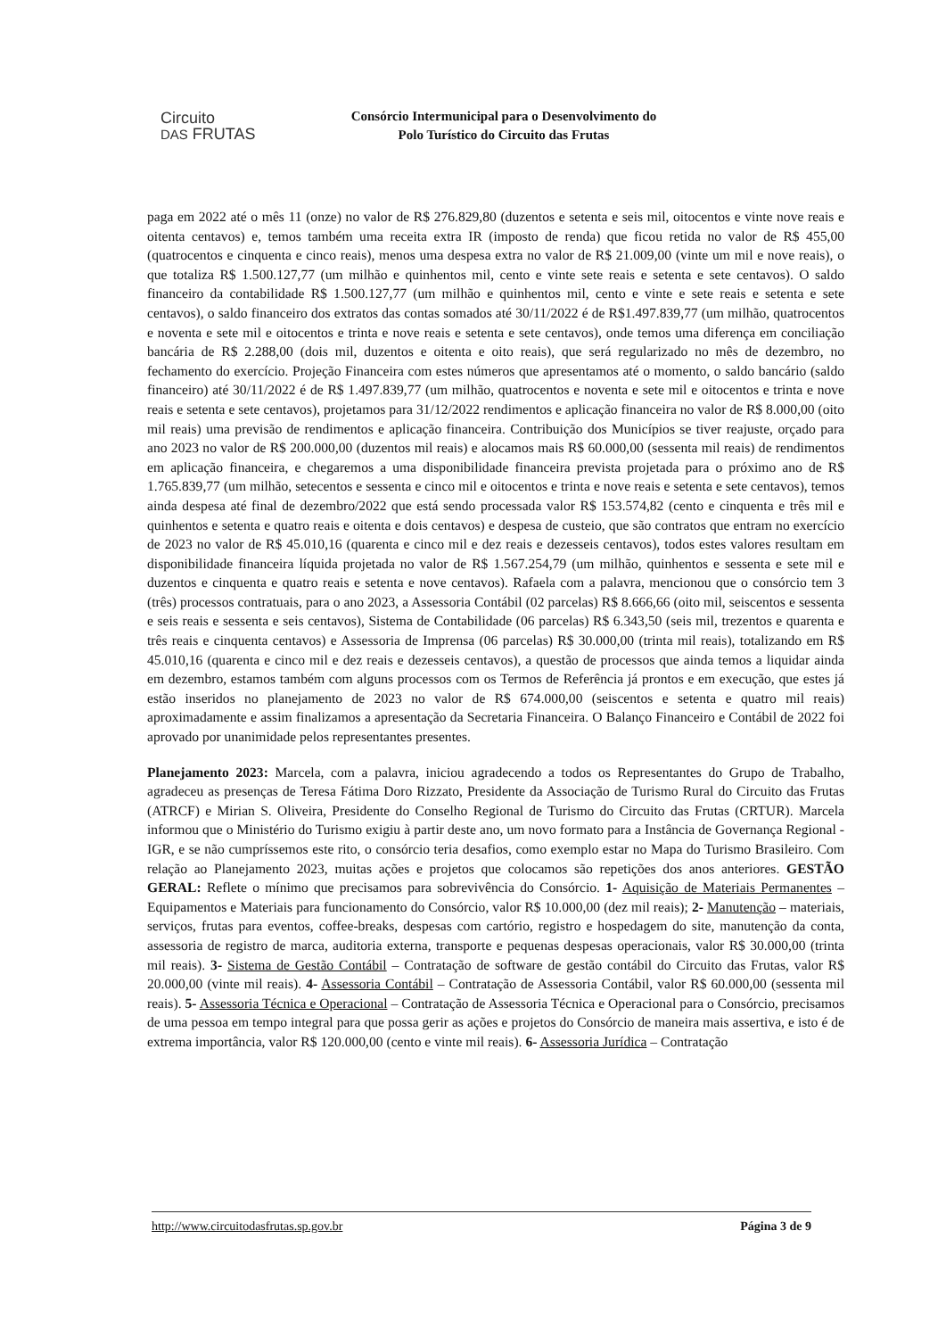Circuito
DAS FRUTAS
Consórcio Intermunicipal para o Desenvolvimento do
Polo Turístico do Circuito das Frutas
paga em 2022 até o mês 11 (onze) no valor de R$ 276.829,80 (duzentos e setenta e seis mil, oitocentos e vinte nove reais e oitenta centavos) e, temos também uma receita extra IR (imposto de renda) que ficou retida no valor de R$ 455,00 (quatrocentos e cinquenta e cinco reais), menos uma despesa extra no valor de R$ 21.009,00 (vinte um mil e nove reais), o que totaliza R$ 1.500.127,77 (um milhão e quinhentos mil, cento e vinte sete reais e setenta e sete centavos). O saldo financeiro da contabilidade R$ 1.500.127,77 (um milhão e quinhentos mil, cento e vinte e sete reais e setenta e sete centavos), o saldo financeiro dos extratos das contas somados até 30/11/2022 é de R$1.497.839,77 (um milhão, quatrocentos e noventa e sete mil e oitocentos e trinta e nove reais e setenta e sete centavos), onde temos uma diferença em conciliação bancária de R$ 2.288,00 (dois mil, duzentos e oitenta e oito reais), que será regularizado no mês de dezembro, no fechamento do exercício. Projeção Financeira com estes números que apresentamos até o momento, o saldo bancário (saldo financeiro) até 30/11/2022 é de R$ 1.497.839,77 (um milhão, quatrocentos e noventa e sete mil e oitocentos e trinta e nove reais e setenta e sete centavos), projetamos para 31/12/2022 rendimentos e aplicação financeira no valor de R$ 8.000,00 (oito mil reais) uma previsão de rendimentos e aplicação financeira. Contribuição dos Municípios se tiver reajuste, orçado para ano 2023 no valor de R$ 200.000,00 (duzentos mil reais) e alocamos mais R$ 60.000,00 (sessenta mil reais) de rendimentos em aplicação financeira, e chegaremos a uma disponibilidade financeira prevista projetada para o próximo ano de R$ 1.765.839,77 (um milhão, setecentos e sessenta e cinco mil e oitocentos e trinta e nove reais e setenta e sete centavos), temos ainda despesa até final de dezembro/2022 que está sendo processada valor R$ 153.574,82 (cento e cinquenta e três mil e quinhentos e setenta e quatro reais e oitenta e dois centavos) e despesa de custeio, que são contratos que entram no exercício de 2023 no valor de R$ 45.010,16 (quarenta e cinco mil e dez reais e dezesseis centavos), todos estes valores resultam em disponibilidade financeira líquida projetada no valor de R$ 1.567.254,79 (um milhão, quinhentos e sessenta e sete mil e duzentos e cinquenta e quatro reais e setenta e nove centavos). Rafaela com a palavra, mencionou que o consórcio tem 3 (três) processos contratuais, para o ano 2023, a Assessoria Contábil (02 parcelas) R$ 8.666,66 (oito mil, seiscentos e sessenta e seis reais e sessenta e seis centavos), Sistema de Contabilidade (06 parcelas) R$ 6.343,50 (seis mil, trezentos e quarenta e três reais e cinquenta centavos) e Assessoria de Imprensa (06 parcelas) R$ 30.000,00 (trinta mil reais), totalizando em R$ 45.010,16 (quarenta e cinco mil e dez reais e dezesseis centavos), a questão de processos que ainda temos a liquidar ainda em dezembro, estamos também com alguns processos com os Termos de Referência já prontos e em execução, que estes já estão inseridos no planejamento de 2023 no valor de R$ 674.000,00 (seiscentos e setenta e quatro mil reais) aproximadamente e assim finalizamos a apresentação da Secretaria Financeira. O Balanço Financeiro e Contábil de 2022 foi aprovado por unanimidade pelos representantes presentes.
Planejamento 2023: Marcela, com a palavra, iniciou agradecendo a todos os Representantes do Grupo de Trabalho, agradeceu as presenças de Teresa Fátima Doro Rizzato, Presidente da Associação de Turismo Rural do Circuito das Frutas (ATRCF) e Mirian S. Oliveira, Presidente do Conselho Regional de Turismo do Circuito das Frutas (CRTUR). Marcela informou que o Ministério do Turismo exigiu à partir deste ano, um novo formato para a Instância de Governança Regional - IGR, e se não cumpríssemos este rito, o consórcio teria desafios, como exemplo estar no Mapa do Turismo Brasileiro. Com relação ao Planejamento 2023, muitas ações e projetos que colocamos são repetições dos anos anteriores. GESTÃO GERAL: Reflete o mínimo que precisamos para sobrevivência do Consórcio. 1- Aquisição de Materiais Permanentes – Equipamentos e Materiais para funcionamento do Consórcio, valor R$ 10.000,00 (dez mil reais); 2- Manutenção – materiais, serviços, frutas para eventos, coffee-breaks, despesas com cartório, registro e hospedagem do site, manutenção da conta, assessoria de registro de marca, auditoria externa, transporte e pequenas despesas operacionais, valor R$ 30.000,00 (trinta mil reais). 3- Sistema de Gestão Contábil – Contratação de software de gestão contábil do Circuito das Frutas, valor R$ 20.000,00 (vinte mil reais). 4- Assessoria Contábil – Contratação de Assessoria Contábil, valor R$ 60.000,00 (sessenta mil reais). 5- Assessoria Técnica e Operacional – Contratação de Assessoria Técnica e Operacional para o Consórcio, precisamos de uma pessoa em tempo integral para que possa gerir as ações e projetos do Consórcio de maneira mais assertiva, e isto é de extrema importância, valor R$ 120.000,00 (cento e vinte mil reais). 6- Assessoria Jurídica – Contratação
http://www.circuitodasfrutas.sp.gov.br Página 3 de 9